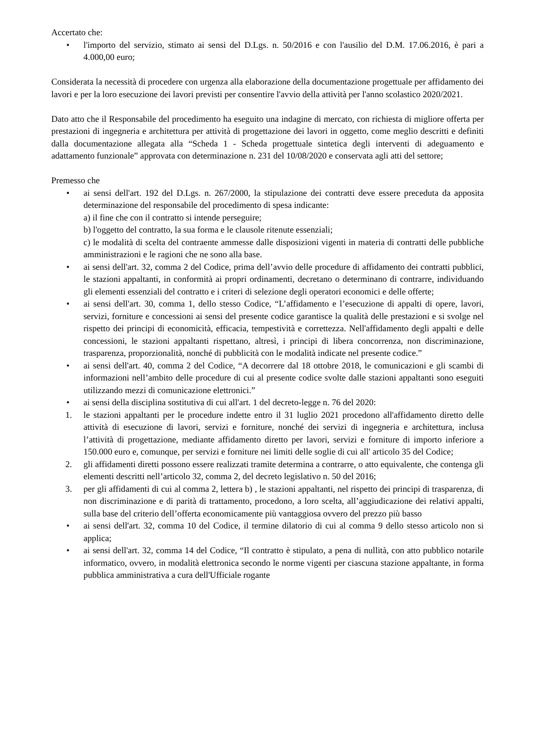Accertato che:
• l'importo del servizio, stimato ai sensi del D.Lgs. n. 50/2016 e con l'ausilio del D.M. 17.06.2016, è pari a 4.000,00 euro;
Considerata la necessità di procedere con urgenza alla elaborazione della documentazione progettuale per affidamento dei lavori e per la loro esecuzione dei lavori previsti per consentire l'avvio della attività per l'anno scolastico 2020/2021.
Dato atto che il Responsabile del procedimento ha eseguito una indagine di mercato, con richiesta di migliore offerta per prestazioni di ingegneria e architettura per attività di progettazione dei lavori in oggetto, come meglio descritti e definiti dalla documentazione allegata alla “Scheda 1 - Scheda progettuale sintetica degli interventi di adeguamento e adattamento funzionale” approvata con determinazione n. 231 del 10/08/2020 e conservata agli atti del settore;
Premesso che
• ai sensi dell'art. 192 del D.Lgs. n. 267/2000, la stipulazione dei contratti deve essere preceduta da apposita determinazione del responsabile del procedimento di spesa indicante:
a) il fine che con il contratto si intende perseguire;
b) l'oggetto del contratto, la sua forma e le clausole ritenute essenziali;
c) le modalità di scelta del contraente ammesse dalle disposizioni vigenti in materia di contratti delle pubbliche amministrazioni e le ragioni che ne sono alla base.
• ai sensi dell'art. 32, comma 2 del Codice, prima dell’avvio delle procedure di affidamento dei contratti pubblici, le stazioni appaltanti, in conformità ai propri ordinamenti, decretano o determinano di contrarre, individuando gli elementi essenziali del contratto e i criteri di selezione degli operatori economici e delle offerte;
• ai sensi dell'art. 30, comma 1, dello stesso Codice, “L’affidamento e l’esecuzione di appalti di opere, lavori, servizi, forniture e concessioni ai sensi del presente codice garantisce la qualità delle prestazioni e si svolge nel rispetto dei principi di economicità, efficacia, tempestività e correttezza. Nell'affidamento degli appalti e delle concessioni, le stazioni appaltanti rispettano, altresì, i principi di libera concorrenza, non discriminazione, trasparenza, proporzionalità, nonché di pubblicità con le modalità indicate nel presente codice.”
• ai sensi dell'art. 40, comma 2 del Codice, “A decorrere dal 18 ottobre 2018, le comunicazioni e gli scambi di informazioni nell’ambito delle procedure di cui al presente codice svolte dalle stazioni appaltanti sono eseguiti utilizzando mezzi di comunicazione elettronici.”
• ai sensi della disciplina sostitutiva di cui all'art. 1 del decreto-legge n. 76 del 2020:
1. le stazioni appaltanti per le procedure indette entro il 31 luglio 2021 procedono all'affidamento diretto delle attività di esecuzione di lavori, servizi e forniture, nonché dei servizi di ingegneria e architettura, inclusa l’attività di progettazione, mediante affidamento diretto per lavori, servizi e forniture di importo inferiore a 150.000 euro e, comunque, per servizi e forniture nei limiti delle soglie di cui all' articolo 35 del Codice;
2. gli affidamenti diretti possono essere realizzati tramite determina a contrarre, o atto equivalente, che contenga gli elementi descritti nell’articolo 32, comma 2, del decreto legislativo n. 50 del 2016;
3. per gli affidamenti di cui al comma 2, lettera b) , le stazioni appaltanti, nel rispetto dei principi di trasparenza, di non discriminazione e di parità di trattamento, procedono, a loro scelta, all’aggiudicazione dei relativi appalti, sulla base del criterio dell’offerta economicamente più vantaggiosa ovvero del prezzo più basso
• ai sensi dell'art. 32, comma 10 del Codice, il termine dilatorio di cui al comma 9 dello stesso articolo non si applica;
• ai sensi dell'art. 32, comma 14 del Codice, “Il contratto è stipulato, a pena di nullità, con atto pubblico notarile informatico, ovvero, in modalità elettronica secondo le norme vigenti per ciascuna stazione appaltante, in forma pubblica amministrativa a cura dell'Ufficiale rogante